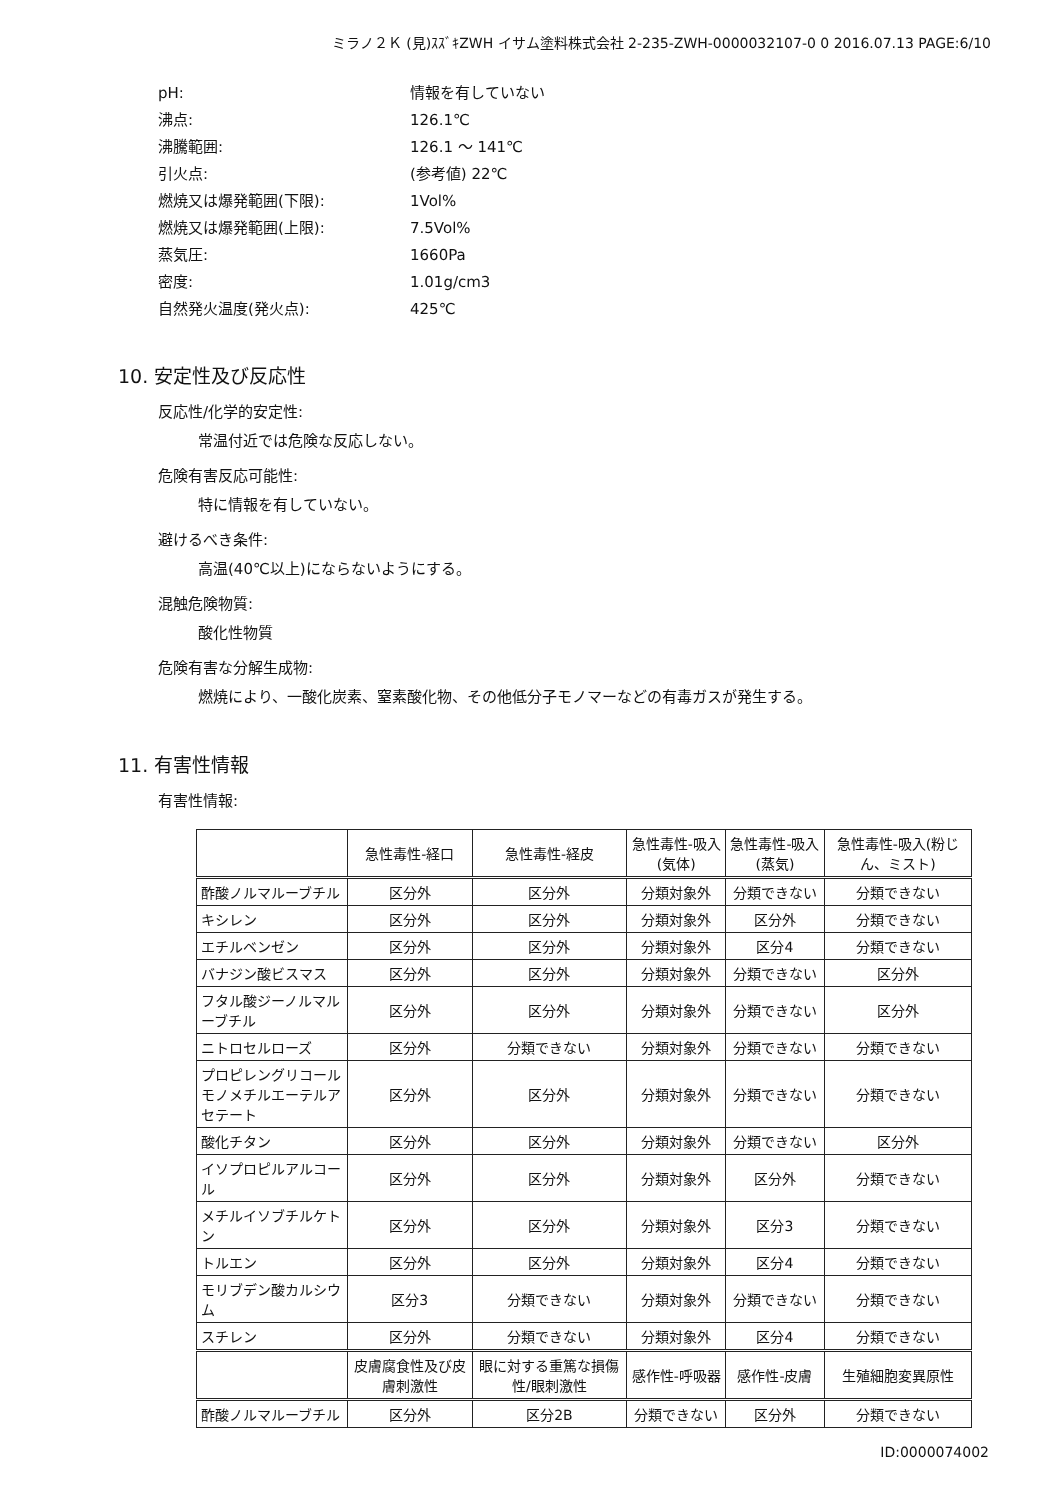ミラノ２Ｋ (見)ｽｽﾞｷZWH イサム塗料株式会社 2-235-ZWH-0000032107-0 0 2016.07.13 PAGE:6/10
pH: 情報を有していない
沸点: 126.1℃
沸騰範囲: 126.1 ～ 141℃
引火点: (参考値) 22℃
燃焼又は爆発範囲(下限): 1Vol%
燃焼又は爆発範囲(上限): 7.5Vol%
蒸気圧: 1660Pa
密度: 1.01g/cm3
自然発火温度(発火点): 425℃
10. 安定性及び反応性
反応性/化学的安定性:
常温付近では危険な反応しない。
危険有害反応可能性:
特に情報を有していない。
避けるべき条件:
高温(40℃以上)にならないようにする。
混触危険物質:
酸化性物質
危険有害な分解生成物:
燃焼により、一酸化炭素、窒素酸化物、その他低分子モノマーなどの有毒ガスが発生する。
11. 有害性情報
有害性情報:
| | 急性毒性-経口 | 急性毒性-経皮 | 急性毒性-吸入(気体) | 急性毒性-吸入(蒸気) | 急性毒性-吸入(粉じん、ミスト) |
| --- | --- | --- | --- | --- | --- |
| 酢酸ノルマルーブチル | 区分外 | 区分外 | 分類対象外 | 分類できない | 分類できない |
| キシレン | 区分外 | 区分外 | 分類対象外 | 区分外 | 分類できない |
| エチルベンゼン | 区分外 | 区分外 | 分類対象外 | 区分4 | 分類できない |
| バナジン酸ビスマス | 区分外 | 区分外 | 分類対象外 | 分類できない | 区分外 |
| フタル酸ジーノルマルーブチル | 区分外 | 区分外 | 分類対象外 | 分類できない | 区分外 |
| ニトロセルローズ | 区分外 | 分類できない | 分類対象外 | 分類できない | 分類できない |
| プロピレングリコールモノメチルエーテルアセテート | 区分外 | 区分外 | 分類対象外 | 分類できない | 分類できない |
| 酸化チタン | 区分外 | 区分外 | 分類対象外 | 分類できない | 区分外 |
| イソプロピルアルコール | 区分外 | 区分外 | 分類対象外 | 区分外 | 分類できない |
| メチルイソブチルケトン | 区分外 | 区分外 | 分類対象外 | 区分3 | 分類できない |
| トルエン | 区分外 | 区分外 | 分類対象外 | 区分4 | 分類できない |
| モリブデン酸カルシウム | 区分3 | 分類できない | 分類対象外 | 分類できない | 分類できない |
| スチレン | 区分外 | 分類できない | 分類対象外 | 区分4 | 分類できない |
| | 皮膚腐食性及び皮膚刺激性 | 眼に対する重篤な損傷性/眼刺激性 | 感作性-呼吸器 | 感作性-皮膚 | 生殖細胞変異原性 |
| 酢酸ノルマルーブチル | 区分外 | 区分2B | 分類できない | 区分外 | 分類できない |
ID:0000074002